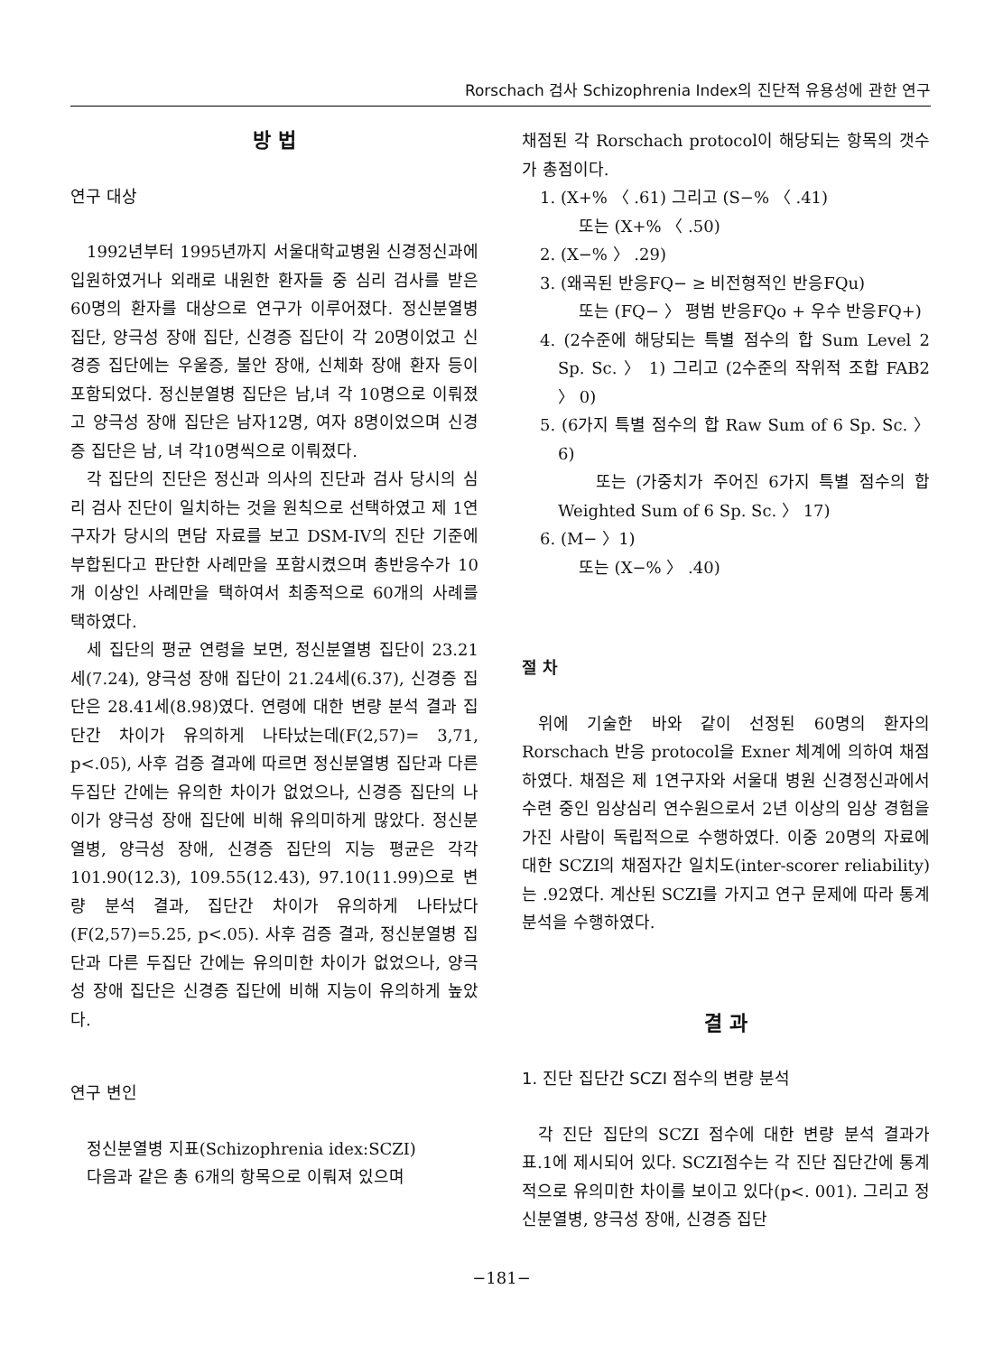Rorschach 검사 Schizophrenia Index의 진단적 유용성에 관한 연구
방 법
연구 대상
1992년부터 1995년까지 서울대학교병원 신경정신과에 입원하였거나 외래로 내원한 환자들 중 심리 검사를 받은 60명의 환자를 대상으로 연구가 이루어졌다. 정신분열병 집단, 양극성 장애 집단, 신경증 집단이 각 20명이었고 신경증 집단에는 우울증, 불안 장애, 신체화 장애 환자 등이 포함되었다. 정신분열병 집단은 남,녀 각 10명으로 이뤄졌고 양극성 장애 집단은 남자12명, 여자 8명이었으며 신경증 집단은 남, 녀 각10명씩으로 이뤄졌다.
각 집단의 진단은 정신과 의사의 진단과 검사 당시의 심리 검사 진단이 일치하는 것을 원칙으로 선택하였고 제 1연구자가 당시의 면담 자료를 보고 DSM-IV의 진단 기준에 부합된다고 판단한 사례만을 포함시켰으며 총반응수가 10개 이상인 사례만을 택하여서 최종적으로 60개의 사례를 택하였다.
세 집단의 평균 연령을 보면, 정신분열병 집단이 23.21세(7.24), 양극성 장애 집단이 21.24세(6.37), 신경증 집단은 28.41세(8.98)였다. 연령에 대한 변량 분석 결과 집단간 차이가 유의하게 나타났는데(F(2,57)= 3,71, p<.05), 사후 검증 결과에 따르면 정신분열병 집단과 다른 두집단 간에는 유의한 차이가 없었으나, 신경증 집단의 나이가 양극성 장애 집단에 비해 유의미하게 많았다. 정신분열병, 양극성 장애, 신경증 집단의 지능 평균은 각각 101.90(12.3), 109.55(12.43), 97.10(11.99)으로 변량 분석 결과, 집단간 차이가 유의하게 나타났다(F(2,57)=5.25, p<.05). 사후 검증 결과, 정신분열병 집단과 다른 두집단 간에는 유의미한 차이가 없었으나, 양극성 장애 집단은 신경증 집단에 비해 지능이 유의하게 높았다.
연구 변인
정신분열병 지표(Schizophrenia idex:SCZI)
다음과 같은 총 6개의 항목으로 이뤄져 있으며
채점된 각 Rorschach protocol이 해당되는 항목의 갯수가 총점이다.
1. (X+% 〈 .61) 그리고 (S−% 〈 .41)
또는 (X+% 〈 .50)
2. (X−% 〉 .29)
3. (왜곡된 반응FQ− ≥ 비전형적인 반응FQu)
또는 (FQ− 〉 평범 반응FQo + 우수 반응FQ+)
4. (2수준에 해당되는 특별 점수의 합 Sum Level 2 Sp. Sc. 〉 1) 그리고 (2수준의 작위적 조합 FAB2 〉 0)
5. (6가지 특별 점수의 합 Raw Sum of 6 Sp. Sc. 〉 6)
또는 (가중치가 주어진 6가지 특별 점수의 합 Weighted Sum of 6 Sp. Sc. 〉 17)
6. (M− 〉1)
또는 (X−% 〉 .40)
절 차
위에 기술한 바와 같이 선정된 60명의 환자의 Rorschach 반응 protocol을 Exner 체계에 의하여 채점하였다. 채점은 제 1연구자와 서울대 병원 신경정신과에서 수련 중인 임상심리 연수원으로서 2년 이상의 임상 경험을 가진 사람이 독립적으로 수행하였다. 이중 20명의 자료에 대한 SCZI의 채점자간 일치도(inter-scorer reliability)는 .92였다. 계산된 SCZI를 가지고 연구 문제에 따라 통계 분석을 수행하였다.
결 과
1. 진단 집단간 SCZI 점수의 변량 분석
각 진단 집단의 SCZI 점수에 대한 변량 분석 결과가 표.1에 제시되어 있다. SCZI점수는 각 진단 집단간에 통계적으로 유의미한 차이를 보이고 있다(p<. 001). 그리고 정신분열병, 양극성 장애, 신경증 집단
−181−